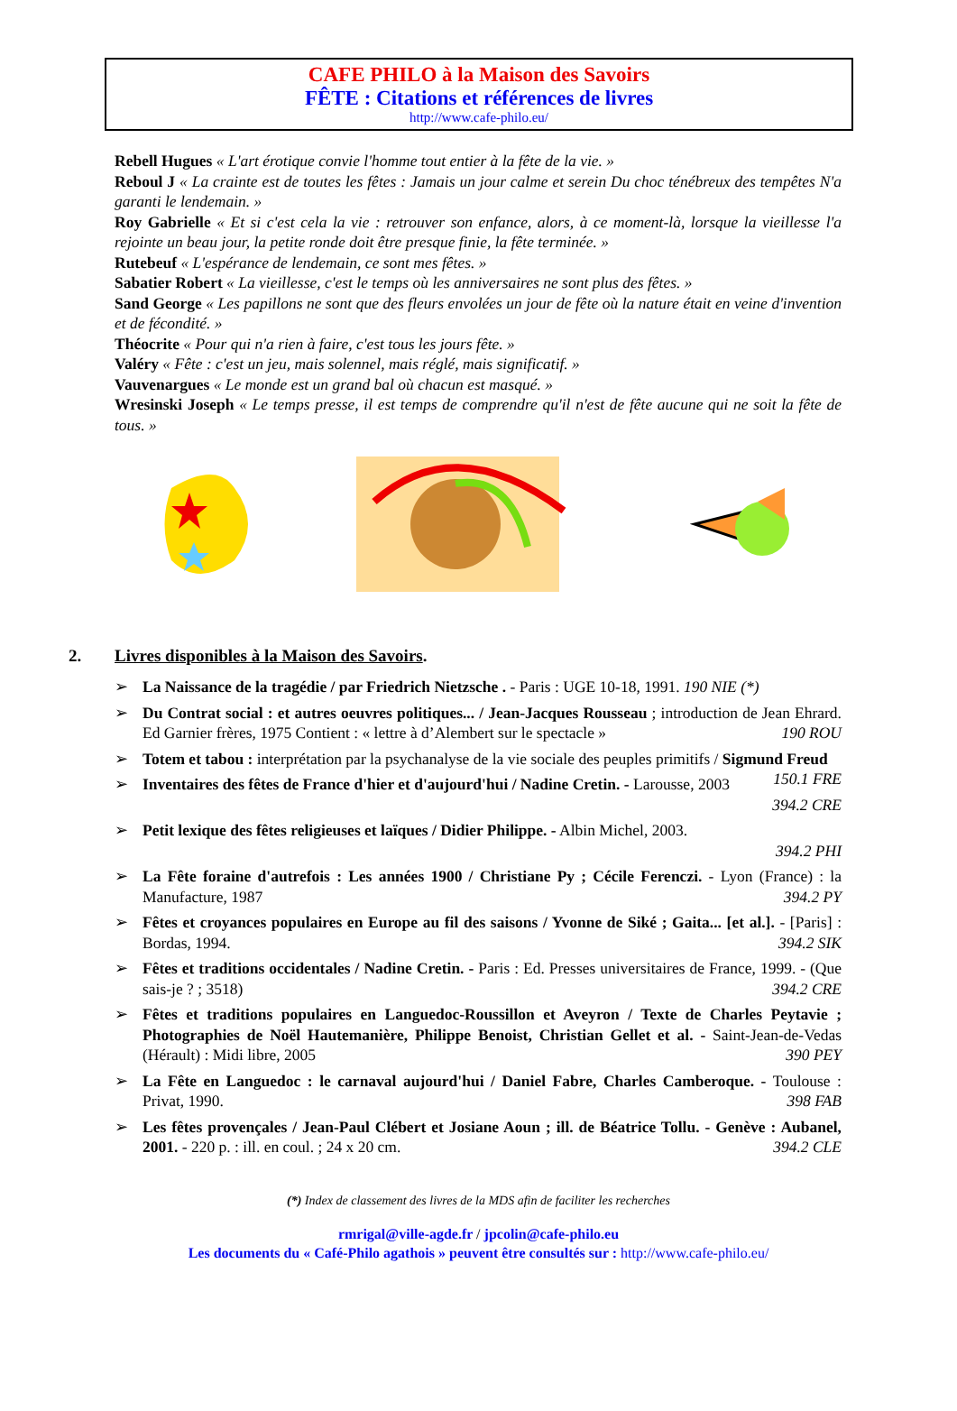CAFE PHILO à la Maison des Savoirs
FÊTE : Citations et références de livres
http://www.cafe-philo.eu/
Rebell Hugues « L'art érotique convie l'homme tout entier à la fête de la vie. »
Reboul J « La crainte est de toutes les fêtes : Jamais un jour calme et serein Du choc ténébreux des tempêtes N'a garanti le lendemain. »
Roy Gabrielle « Et si c'est cela la vie : retrouver son enfance, alors, à ce moment-là, lorsque la vieillesse l'a rejointe un beau jour, la petite ronde doit être presque finie, la fête terminée. »
Rutebeuf « L'espérance de lendemain, ce sont mes fêtes. »
Sabatier Robert « La vieillesse, c'est le temps où les anniversaires ne sont plus des fêtes. »
Sand George « Les papillons ne sont que des fleurs envolées un jour de fête où la nature était en veine d'invention et de fécondité. »
Théocrite « Pour qui n'a rien à faire, c'est tous les jours fête. »
Valéry « Fête : c'est un jeu, mais solennel, mais réglé, mais significatif. »
Vauvenargues « Le monde est un grand bal où chacun est masqué. »
Wresinski Joseph « Le temps presse, il est temps de comprendre qu'il n'est de fête aucune qui ne soit la fête de tous. »
2. Livres disponibles à la Maison des Savoirs.
➢ La Naissance de la tragédie / par Friedrich Nietzsche . - Paris : UGE 10-18, 1991. 190 NIE (*)
➢ Du Contrat social : et autres oeuvres politiques... / Jean-Jacques Rousseau ; introduction de Jean Ehrard. Ed Garnier frères, 1975 Contient : « lettre à d’Alembert sur le spectacle » 190 ROU
➢ Totem et tabou : interprétation par la psychanalyse de la vie sociale des peuples primitifs / Sigmund Freud 150.1 FRE
➢ Inventaires des fêtes de France d'hier et d'aujourd'hui / Nadine Cretin. - Larousse, 2003 394.2 CRE
➢ Petit lexique des fêtes religieuses et laïques / Didier Philippe. - Albin Michel, 2003.
394.2 PHI
➢ La Fête foraine d'autrefois : Les années 1900 / Christiane Py ; Cécile Ferenczi. - Lyon (France) : la Manufacture, 1987 394.2 PY
➢ Fêtes et croyances populaires en Europe au fil des saisons / Yvonne de Siké ; Gaita... [et al.]. - [Paris] : Bordas, 1994. 394.2 SIK
➢ Fêtes et traditions occidentales / Nadine Cretin. - Paris : Ed. Presses universitaires de France, 1999. - (Que sais-je ? ; 3518) 394.2 CRE
➢ Fêtes et traditions populaires en Languedoc-Roussillon et Aveyron / Texte de Charles Peytavie ; Photographies de Noël Hautemanière, Philippe Benoist, Christian Gellet et al. - Saint-Jean-de-Vedas (Hérault) : Midi libre, 2005 390 PEY
➢ La Fête en Languedoc : le carnaval aujourd'hui / Daniel Fabre, Charles Camberoque. - Toulouse : Privat, 1990. 398 FAB
➢ Les fêtes provençales / Jean-Paul Clébert et Josiane Aoun ; ill. de Béatrice Tollu. - Genève : Aubanel, 2001. - 220 p. : ill. en coul. ; 24 x 20 cm. 394.2 CLE
(*) Index de classement des livres de la MDS afin de faciliter les recherches
rmrigal@ville-agde.fr / jpcolin@cafe-philo.eu
Les documents du « Café-Philo agathois » peuvent être consultés sur : http://www.cafe-philo.eu/